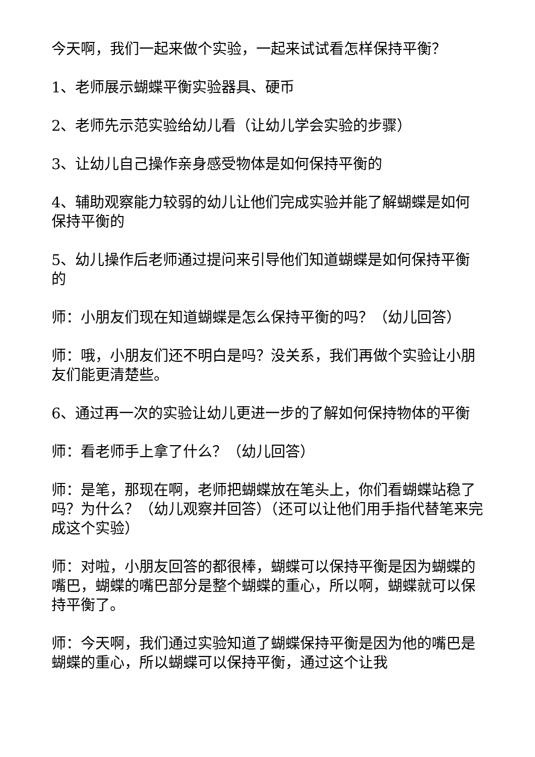今天啊，我们一起来做个实验，一起来试试看怎样保持平衡？
1、老师展示蝴蝶平衡实验器具、硬币
2、老师先示范实验给幼儿看（让幼儿学会实验的步骤）
3、让幼儿自己操作亲身感受物体是如何保持平衡的
4、辅助观察能力较弱的幼儿让他们完成实验并能了解蝴蝶是如何保持平衡的
5、幼儿操作后老师通过提问来引导他们知道蝴蝶是如何保持平衡的
师：小朋友们现在知道蝴蝶是怎么保持平衡的吗？（幼儿回答）
师：哦，小朋友们还不明白是吗？没关系，我们再做个实验让小朋友们能更清楚些。
6、通过再一次的实验让幼儿更进一步的了解如何保持物体的平衡
师：看老师手上拿了什么？（幼儿回答）
师：是笔，那现在啊，老师把蝴蝶放在笔头上，你们看蝴蝶站稳了吗？为什么？（幼儿观察并回答）（还可以让他们用手指代替笔来完成这个实验）
师：对啦，小朋友回答的都很棒，蝴蝶可以保持平衡是因为蝴蝶的嘴巴，蝴蝶的嘴巴部分是整个蝴蝶的重心，所以啊，蝴蝶就可以保持平衡了。
师：今天啊，我们通过实验知道了蝴蝶保持平衡是因为他的嘴巴是蝴蝶的重心，所以蝴蝶可以保持平衡，通过这个让我